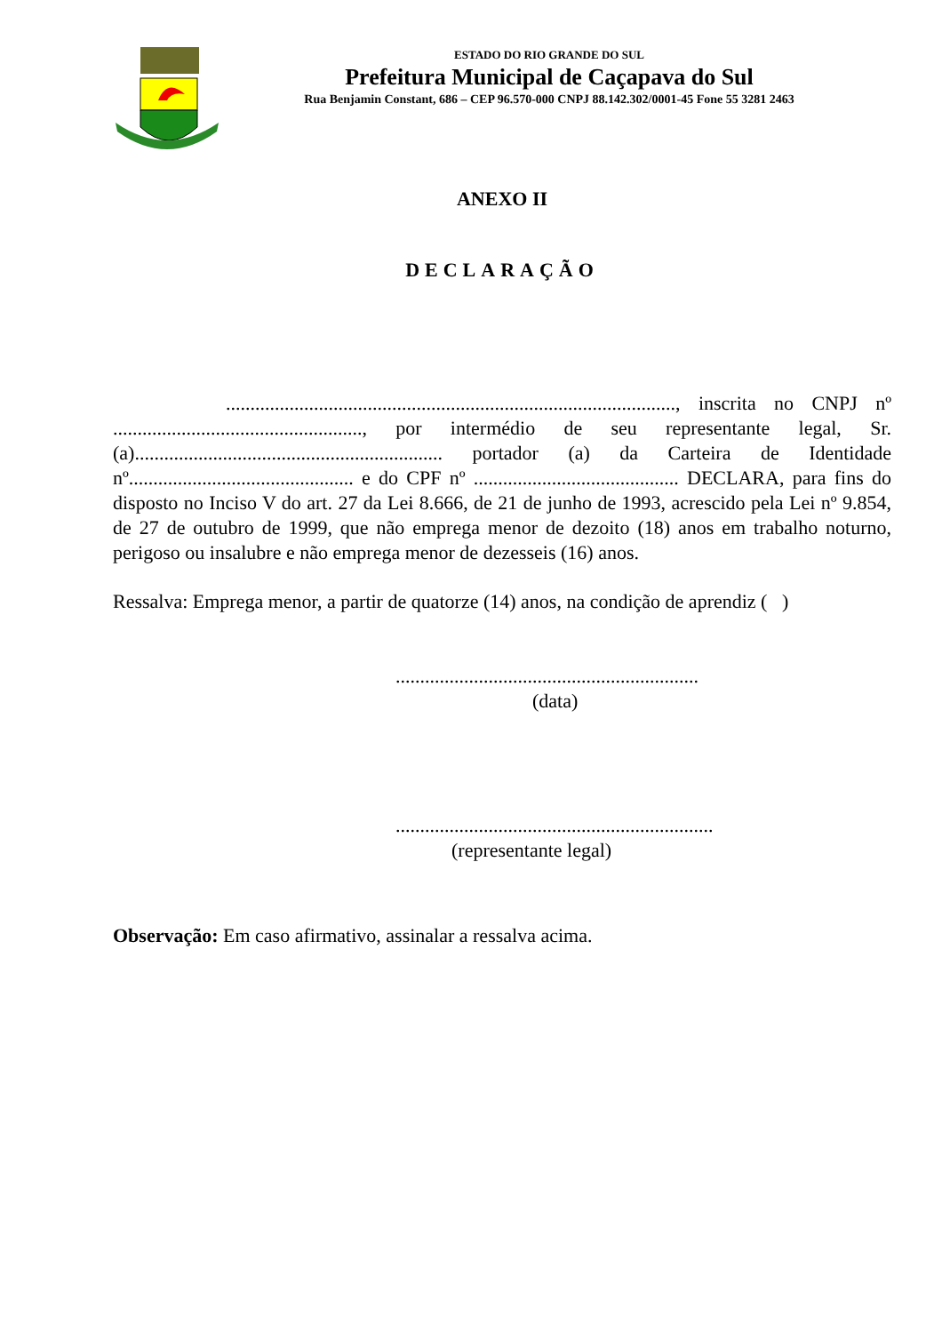ESTADO DO RIO GRANDE DO SUL
Prefeitura Municipal de Caçapava do Sul
Rua Benjamin Constant, 686 – CEP 96.570-000 CNPJ 88.142.302/0001-45 Fone 55 3281 2463
ANEXO II
DECLARAÇÃO
............................................................................................, inscrita no CNPJ nº ..................................................., por intermédio de seu representante legal, Sr.(a)............................................................... portador (a) da Carteira de Identidade nº.............................................. e do CPF nº .......................................... DECLARA, para fins do disposto no Inciso V do art. 27 da Lei 8.666, de 21 de junho de 1993, acrescido pela Lei nº 9.854, de 27 de outubro de 1999, que não emprega menor de dezoito (18) anos em trabalho noturno, perigoso ou insalubre e não emprega menor de dezesseis (16) anos.
Ressalva: Emprega menor, a partir de quatorze (14) anos, na condição de aprendiz ( )
..............................................................
(data)
.................................................................
(representante legal)
Observação: Em caso afirmativo, assinalar a ressalva acima.